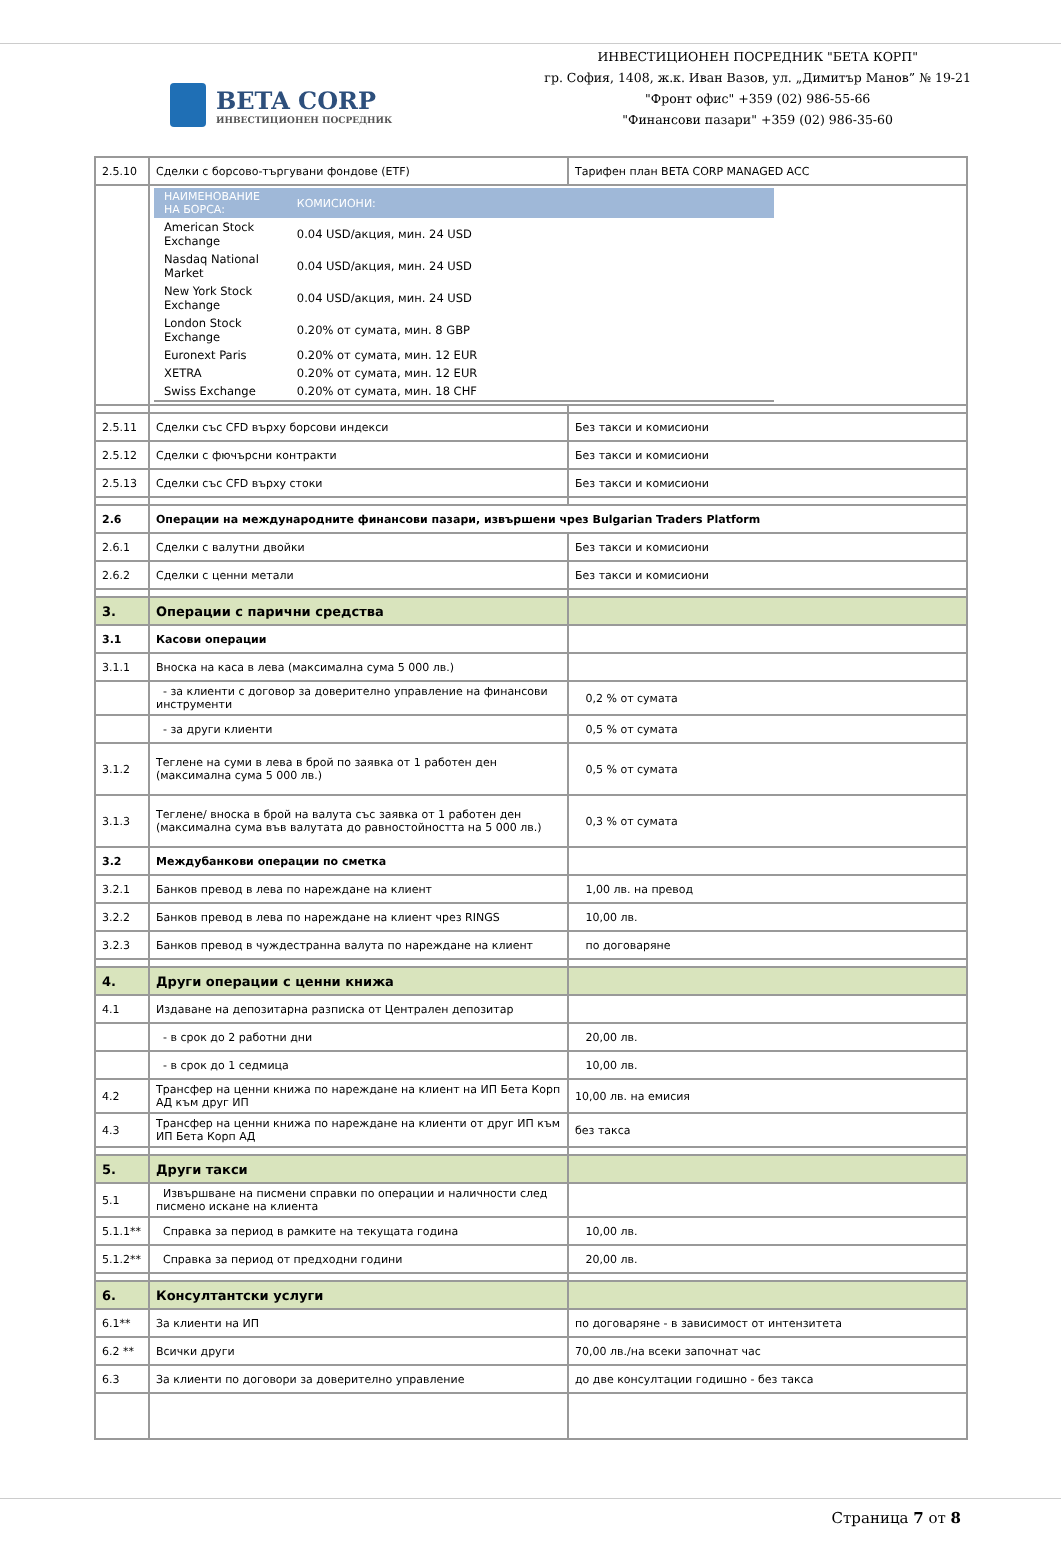BETA CORP
ИНВЕСТИЦИОНЕН ПОСРЕДНИК
ИНВЕСТИЦИОНЕН ПОСРЕДНИК "БЕТА КОРП"
гр. София, 1408, ж.к. Иван Вазов, ул. „Димитър Манов” № 19-21
"Фронт офис" +359 (02) 986-55-66
"Финансови пазари" +359 (02) 986-35-60
| 2.5.10 | Сделки с борсово-търгувани фондове (ETF) | Тарифен план BETA CORP MANAGED ACC |
| | / НАИМЕНОВАНИЕ НА БОРСА: / КОМИСИОНИ: / / --- / --- / / American Stock Exchange / 0.04 USD/акция, мин. 24 USD / / Nasdaq National Market / 0.04 USD/акция, мин. 24 USD / / New York Stock Exchange / 0.04 USD/акция, мин. 24 USD / / London Stock Exchange / 0.20% от сумата, мин. 8 GBP / / Euronext Paris / 0.20% от сумата, мин. 12 EUR / / XETRA / 0.20% от сумата, мин. 12 EUR / / Swiss Exchange / 0.20% от сумата, мин. 18 CHF / | |
| 2.5.11 | Сделки със CFD върху борсови индекси | Без такси и комисиони |
| 2.5.12 | Сделки с фючърсни контракти | Без такси и комисиони |
| 2.5.13 | Сделки със CFD върху стоки | Без такси и комисиони |
| 2.6 | Операции на международните финансови пазари, извършени чрез Bulgarian Traders Platform | |
| 2.6.1 | Сделки с валутни двойки | Без такси и комисиони |
| 2.6.2 | Сделки с ценни метали | Без такси и комисиони |
| 3. | Операции с парични средства | |
| 3.1 | Касови операции | |
| 3.1.1 | Вноска на каса в лева (максимална сума 5 000 лв.) | |
| | - за клиенти с договор за доверително управление на финансови инструменти | 0,2 % от сумата |
| | - за други клиенти | 0,5 % от сумата |
| 3.1.2 | Теглене на суми в лева в брой по заявка от 1 работен ден (максимална сума 5 000 лв.) | 0,5 % от сумата |
| 3.1.3 | Теглене/ вноска в брой на валута със заявка от 1 работен ден (максимална сума във валутата до равностойността на 5 000 лв.) | 0,3 % от сумата |
| 3.2 | Междубанкови операции по сметка | |
| 3.2.1 | Банков превод в лева по нареждане на клиент | 1,00 лв. на превод |
| 3.2.2 | Банков превод в лева по нареждане на клиент чрез RINGS | 10,00 лв. |
| 3.2.3 | Банков превод в чуждестранна валута по нареждане на клиент | по договаряне |
| 4. | Други операции с ценни книжа | |
| 4.1 | Издаване на депозитарна разписка от Централен депозитар | |
| | - в срок до 2 работни дни | 20,00 лв. |
| | - в срок до 1 седмица | 10,00 лв. |
| 4.2 | Трансфер на ценни книжа по нареждане на клиент на ИП Бета Корп АД към друг ИП | 10,00 лв. на емисия |
| 4.3 | Трансфер на ценни книжа по нареждане на клиенти от друг ИП към ИП Бета Корп АД | без такса |
| 5. | Други такси | |
| 5.1 | Извършване на писмени справки по операции и наличности след писмено искане на клиента | |
| 5.1.1** | Справка за период в рамките на текущата година | 10,00 лв. |
| 5.1.2** | Справка за период от предходни години | 20,00 лв. |
| 6. | Консултантски услуги | |
| 6.1** | За клиенти на ИП | по договаряне - в зависимост от интензитета |
| 6.2 ** | Всички други | 70,00 лв./на всеки започнат час |
| 6.3 | За клиенти по договори за доверително управление | до две консултации годишно - без такса |
Страница 7 от 8